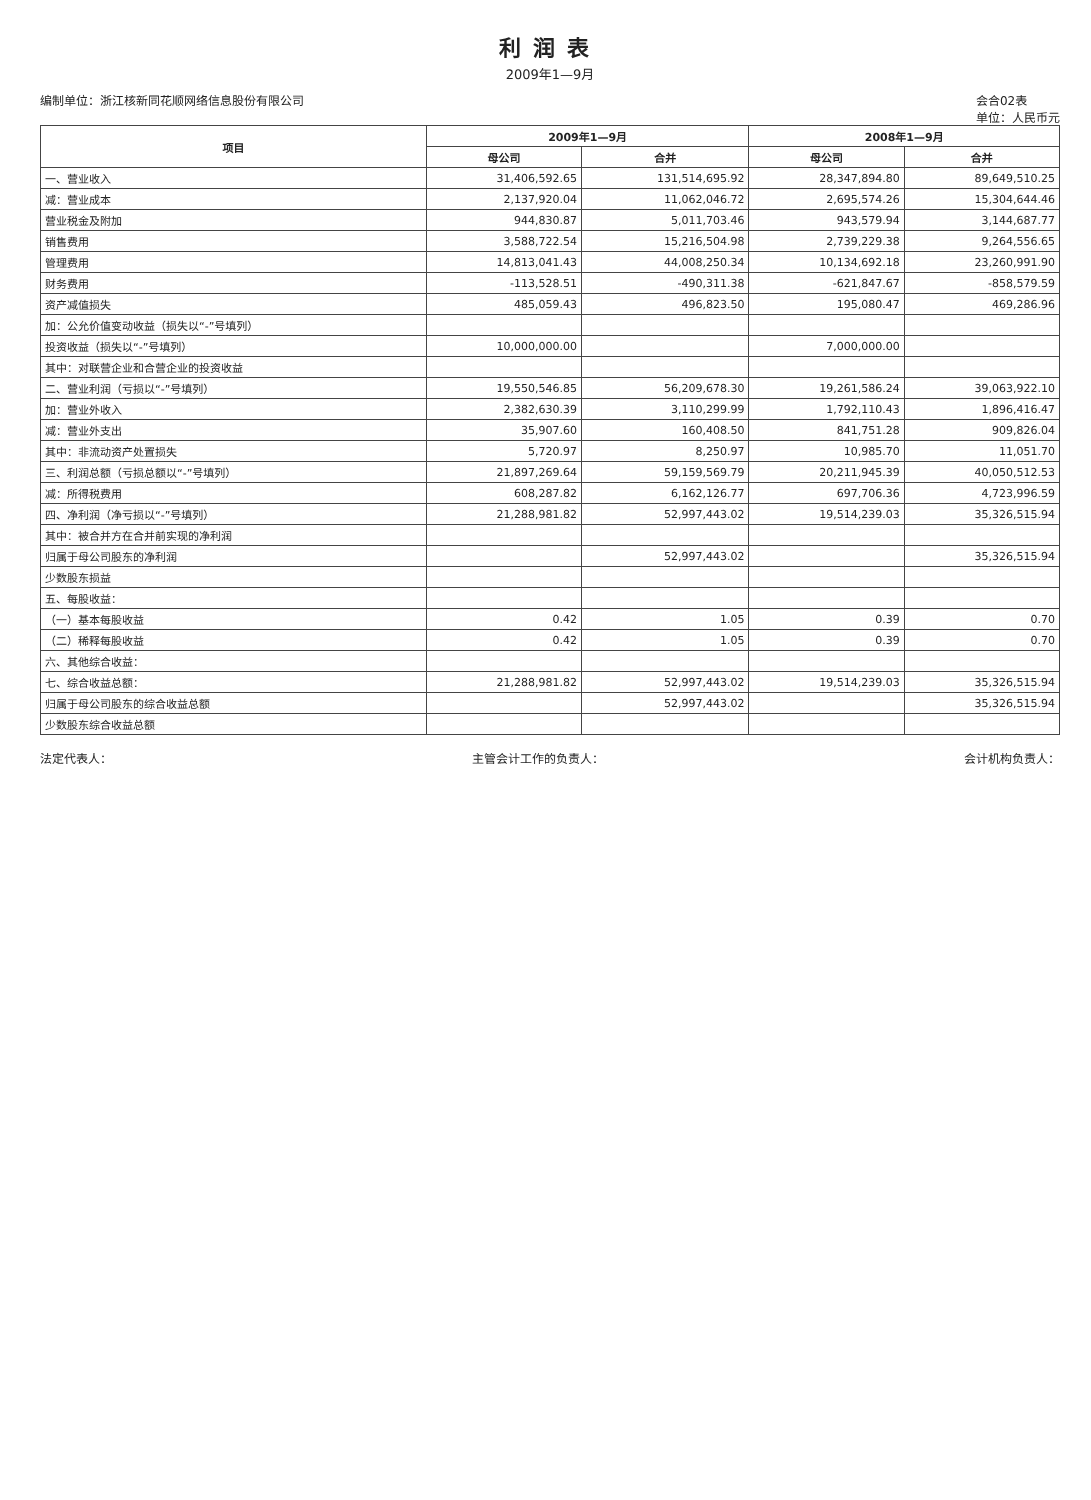利润表
2009年1—9月
编制单位：浙江核新同花顺网络信息股份有限公司 会合02表
单位：人民币元
| 项目 | 2009年1—9月 | | 2008年1—9月 | |
| --- | --- | --- | --- | --- |
| | 母公司 | 合并 | 母公司 | 合并 |
| 一、营业收入 | 31,406,592.65 | 131,514,695.92 | 28,347,894.80 | 89,649,510.25 |
| 减：营业成本 | 2,137,920.04 | 11,062,046.72 | 2,695,574.26 | 15,304,644.46 |
| 营业税金及附加 | 944,830.87 | 5,011,703.46 | 943,579.94 | 3,144,687.77 |
| 销售费用 | 3,588,722.54 | 15,216,504.98 | 2,739,229.38 | 9,264,556.65 |
| 管理费用 | 14,813,041.43 | 44,008,250.34 | 10,134,692.18 | 23,260,991.90 |
| 财务费用 | -113,528.51 | -490,311.38 | -621,847.67 | -858,579.59 |
| 资产减值损失 | 485,059.43 | 496,823.50 | 195,080.47 | 469,286.96 |
| 加：公允价值变动收益（损失以“-”号填列） | | | | |
| 投资收益（损失以“-”号填列） | 10,000,000.00 | | 7,000,000.00 | |
| 其中：对联营企业和合营企业的投资收益 | | | | |
| 二、营业利润（亏损以“-”号填列） | 19,550,546.85 | 56,209,678.30 | 19,261,586.24 | 39,063,922.10 |
| 加：营业外收入 | 2,382,630.39 | 3,110,299.99 | 1,792,110.43 | 1,896,416.47 |
| 减：营业外支出 | 35,907.60 | 160,408.50 | 841,751.28 | 909,826.04 |
| 其中：非流动资产处置损失 | 5,720.97 | 8,250.97 | 10,985.70 | 11,051.70 |
| 三、利润总额（亏损总额以“-”号填列） | 21,897,269.64 | 59,159,569.79 | 20,211,945.39 | 40,050,512.53 |
| 减：所得税费用 | 608,287.82 | 6,162,126.77 | 697,706.36 | 4,723,996.59 |
| 四、净利润（净亏损以“-”号填列） | 21,288,981.82 | 52,997,443.02 | 19,514,239.03 | 35,326,515.94 |
| 其中：被合并方在合并前实现的净利润 | | | | |
| 归属于母公司股东的净利润 | | 52,997,443.02 | | 35,326,515.94 |
| 少数股东损益 | | | | |
| 五、每股收益： | | | | |
| （一）基本每股收益 | 0.42 | 1.05 | 0.39 | 0.70 |
| （二）稀释每股收益 | 0.42 | 1.05 | 0.39 | 0.70 |
| 六、其他综合收益： | | | | |
| 七、综合收益总额： | 21,288,981.82 | 52,997,443.02 | 19,514,239.03 | 35,326,515.94 |
| 归属于母公司股东的综合收益总额 | | 52,997,443.02 | | 35,326,515.94 |
| 少数股东综合收益总额 | | | | |
法定代表人： 主管会计工作的负责人： 会计机构负责人：